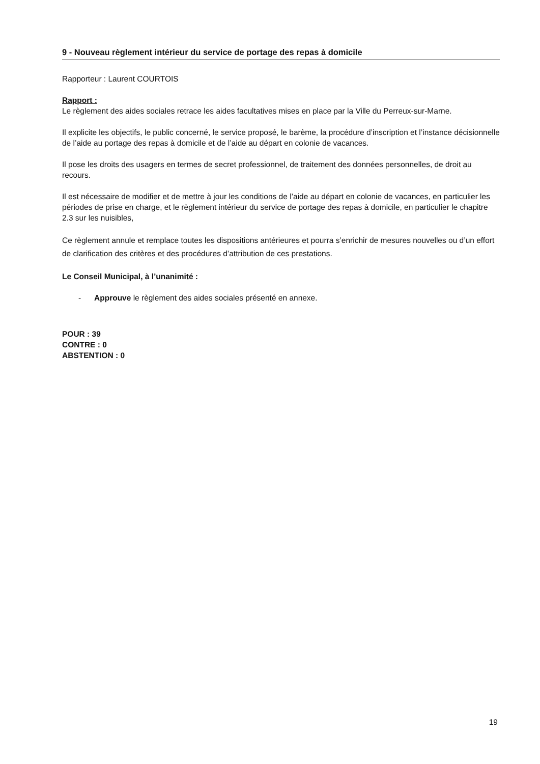9 - Nouveau règlement intérieur du service de portage des repas à domicile
Rapporteur : Laurent COURTOIS
Rapport :
Le règlement des aides sociales retrace les aides facultatives mises en place par la Ville du Perreux-sur-Marne.
Il explicite les objectifs, le public concerné, le service proposé, le barème, la procédure d’inscription et l’instance décisionnelle de l’aide au portage des repas à domicile et de l’aide au départ en colonie de vacances.
Il pose les droits des usagers en termes de secret professionnel, de traitement des données personnelles, de droit au recours.
Il est nécessaire de modifier et de mettre à jour les conditions de l’aide au départ en colonie de vacances, en particulier les périodes de prise en charge, et le règlement intérieur du service de portage des repas à domicile, en particulier le chapitre 2.3 sur les nuisibles,
Ce règlement annule et remplace toutes les dispositions antérieures et pourra s’enrichir de mesures nouvelles ou d’un effort de clarification des critères et des procédures d’attribution de ces prestations.
Le Conseil Municipal, à l’unanimité :
- Approuve le règlement des aides sociales présenté en annexe.
POUR : 39
CONTRE : 0
ABSTENTION : 0
19